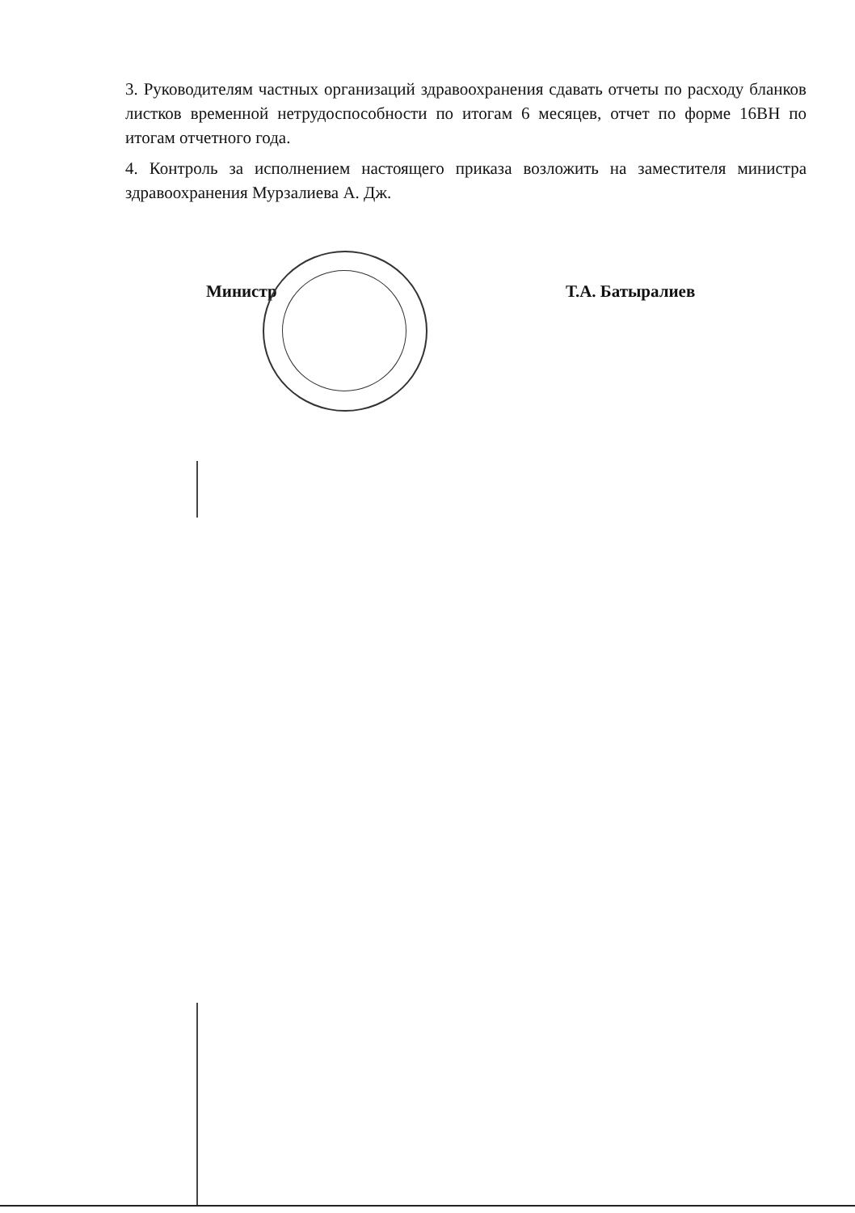3. Руководителям частных организаций здравоохранения сдавать отчеты по расходу бланков листков временной нетрудоспособности по итогам 6 месяцев, отчет по форме 16ВН по итогам отчетного года.
4. Контроль за исполнением настоящего приказа возложить на заместителя министра здравоохранения Мурзалиева А. Дж.
Министр Т.А. Батыралиев